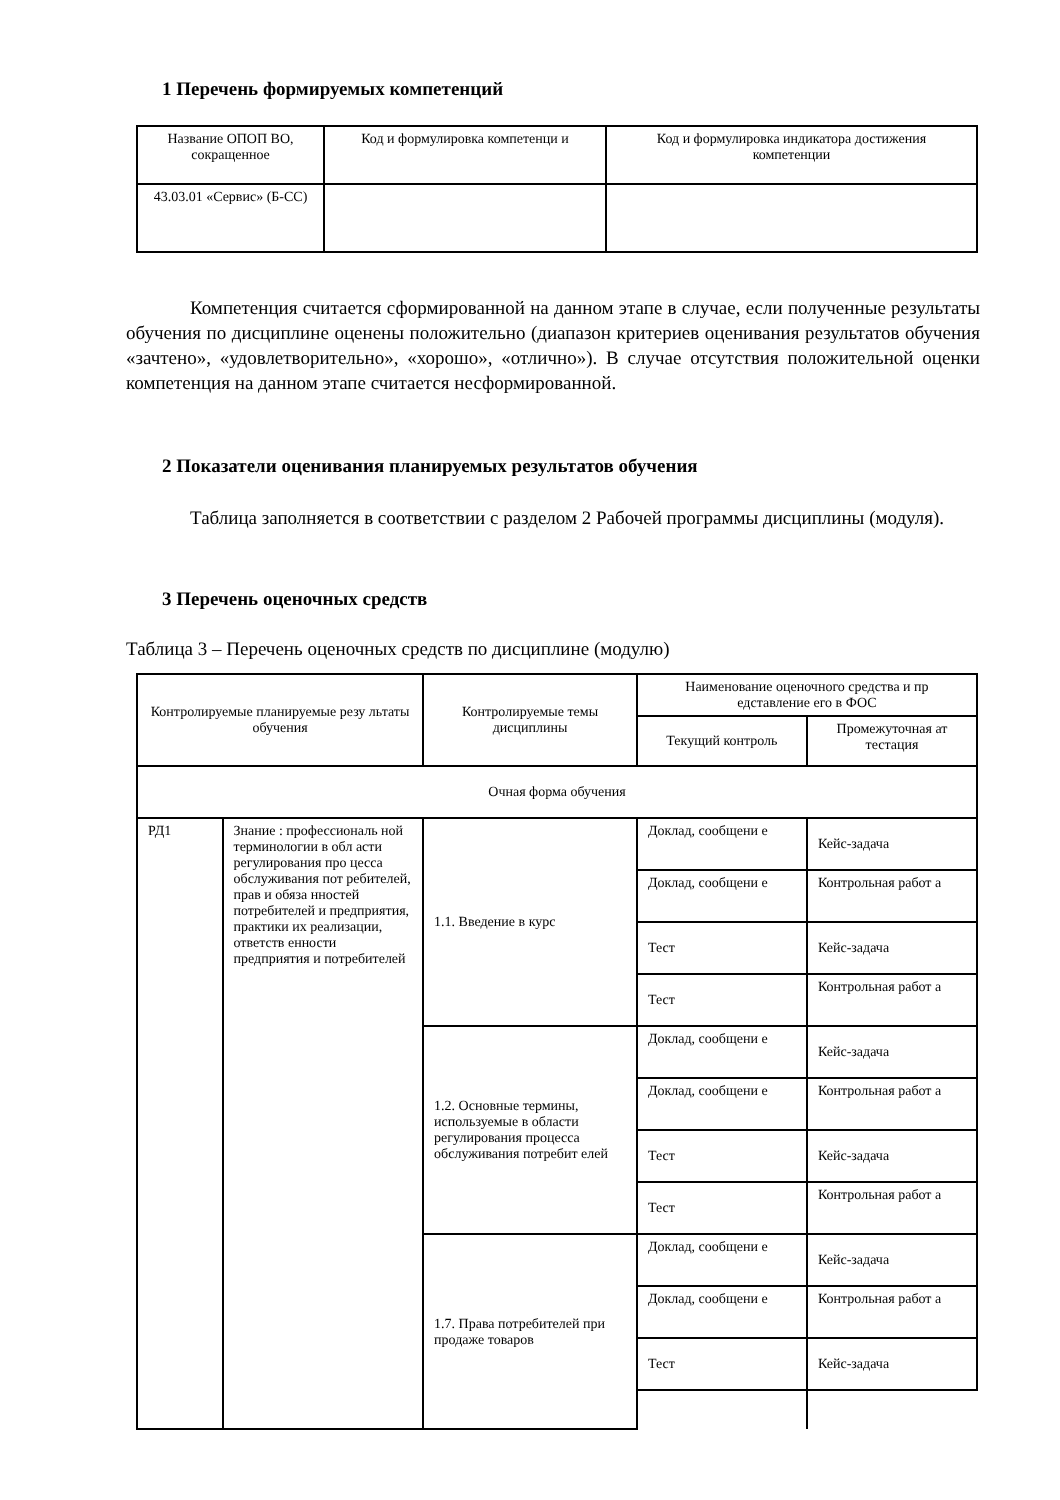1 Перечень формируемых компетенций
| Название ОПОП ВО, сокращенное | Код и формулировка компетенци и | Код и формулировка индикатора достижения компетенции |
| --- | --- | --- |
| 43.03.01 «Сервис» (Б-СС) | | |
Компетенция считается сформированной на данном этапе в случае, если полученные результаты обучения по дисциплине оценены положительно (диапазон критериев оценивания результатов обучения «зачтено», «удовлетворительно», «хорошо», «отлично»). В случае отсутствия положительной оценки компетенция на данном этапе считается несформированной.
2 Показатели оценивания планируемых результатов обучения
Таблица заполняется в соответствии с разделом 2 Рабочей программы дисциплины (модуля).
3 Перечень оценочных средств
Таблица 3 – Перечень оценочных средств по дисциплине (модулю)
| Контролируемые планируемые резу льтаты обучения | | Контролируемые темы дисциплины | Наименование оценочного средства и пр едставление его в ФОС | |
| --- | --- | --- | --- | --- |
| | | | Текущий контроль | Промежуточная ат тестация |
| Очная форма обучения | | | | |
| РД1 | Знание : профессиональ ной терминологии в обл асти регулирования про цесса обслуживания пот ребителей, прав и обяза нностей потребителей и предприятия, практики их реализации, ответств енности предприятия и потребителей | 1.1. Введение в курс | Доклад, сообщени е | Кейс-задача |
| | | | Доклад, сообщени е | Контрольная работ а |
| | | | Тест | Кейс-задача |
| | | | Тест | Контрольная работ а |
| | | 1.2. Основные термины, используемые в области регулирования процесса обслуживания потребит елей | Доклад, сообщени е | Кейс-задача |
| | | | Доклад, сообщени е | Контрольная работ а |
| | | | Тест | Кейс-задача |
| | | | Тест | Контрольная работ а |
| | | 1.7. Права потребителей при продаже товаров | Доклад, сообщени е | Кейс-задача |
| | | | Доклад, сообщени е | Контрольная работ а |
| | | | Тест | Кейс-задача |